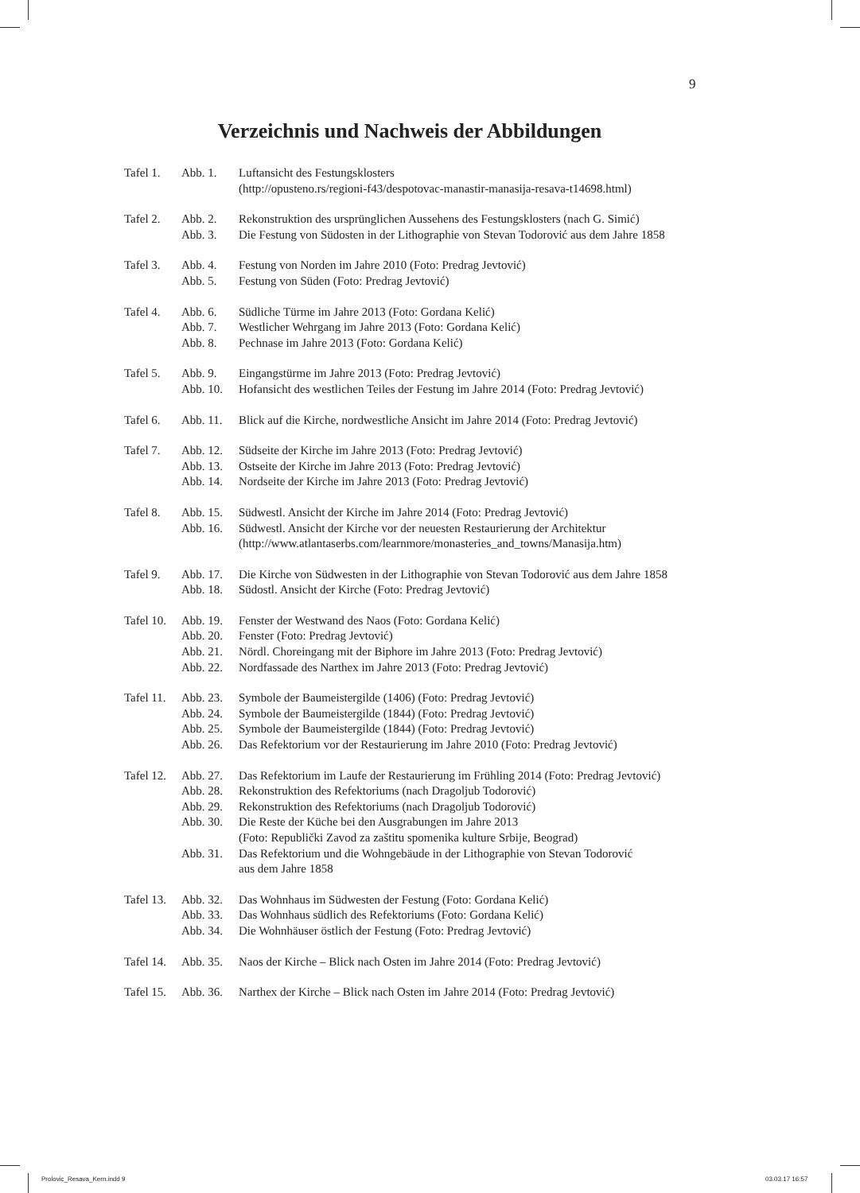9
Verzeichnis und Nachweis der Abbildungen
| Tafel 1. | Abb. 1. | Luftansicht des Festungsklosters (http://opusteno.rs/regioni-f43/despotovac-manastir-manasija-resava-t14698.html) |
| Tafel 2. | Abb. 2. | Rekonstruktion des ursprünglichen Aussehens des Festungsklosters (nach G. Simić) |
| | Abb. 3. | Die Festung von Südosten in der Lithographie von Stevan Todorović aus dem Jahre 1858 |
| Tafel 3. | Abb. 4. | Festung von Norden im Jahre 2010 (Foto: Predrag Jevtović) |
| | Abb. 5. | Festung von Süden (Foto: Predrag Jevtović) |
| Tafel 4. | Abb. 6. | Südliche Türme im Jahre 2013 (Foto: Gordana Kelić) |
| | Abb. 7. | Westlicher Wehrgang im Jahre 2013 (Foto: Gordana Kelić) |
| | Abb. 8. | Pechnase im Jahre 2013 (Foto: Gordana Kelić) |
| Tafel 5. | Abb. 9. | Eingangstürme im Jahre 2013 (Foto: Predrag Jevtović) |
| | Abb. 10. | Hofansicht des westlichen Teiles der Festung im Jahre 2014 (Foto: Predrag Jevtović) |
| Tafel 6. | Abb. 11. | Blick auf die Kirche, nordwestliche Ansicht im Jahre 2014 (Foto: Predrag Jevtović) |
| Tafel 7. | Abb. 12. | Südseite der Kirche im Jahre 2013 (Foto: Predrag Jevtović) |
| | Abb. 13. | Ostseite der Kirche im Jahre 2013 (Foto: Predrag Jevtović) |
| | Abb. 14. | Nordseite der Kirche im Jahre 2013 (Foto: Predrag Jevtović) |
| Tafel 8. | Abb. 15. | Südwestl. Ansicht der Kirche im Jahre 2014 (Foto: Predrag Jevtović) |
| | Abb. 16. | Südwestl. Ansicht der Kirche vor der neuesten Restaurierung der Architektur (http://www.atlantaserbs.com/learnmore/monasteries_and_towns/Manasija.htm) |
| Tafel 9. | Abb. 17. | Die Kirche von Südwesten in der Lithographie von Stevan Todorović aus dem Jahre 1858 |
| | Abb. 18. | Südostl. Ansicht der Kirche (Foto: Predrag Jevtović) |
| Tafel 10. | Abb. 19. | Fenster der Westwand des Naos (Foto: Gordana Kelić) |
| | Abb. 20. | Fenster (Foto: Predrag Jevtović) |
| | Abb. 21. | Nördl. Choreingang mit der Biphore im Jahre 2013 (Foto: Predrag Jevtović) |
| | Abb. 22. | Nordfassade des Narthex im Jahre 2013 (Foto: Predrag Jevtović) |
| Tafel 11. | Abb. 23. | Symbole der Baumeistergilde (1406) (Foto: Predrag Jevtović) |
| | Abb. 24. | Symbole der Baumeistergilde (1844) (Foto: Predrag Jevtović) |
| | Abb. 25. | Symbole der Baumeistergilde (1844) (Foto: Predrag Jevtović) |
| | Abb. 26. | Das Refektorium vor der Restaurierung im Jahre 2010 (Foto: Predrag Jevtović) |
| Tafel 12. | Abb. 27. | Das Refektorium im Laufe der Restaurierung im Frühling 2014 (Foto: Predrag Jevtović) |
| | Abb. 28. | Rekonstruktion des Refektoriums (nach Dragoljub Todorović) |
| | Abb. 29. | Rekonstruktion des Refektoriums (nach Dragoljub Todorović) |
| | Abb. 30. | Die Reste der Küche bei den Ausgrabungen im Jahre 2013 (Foto: Republički Zavod za zaštitu spomenika kulture Srbije, Beograd) |
| | Abb. 31. | Das Refektorium und die Wohngebäude in der Lithographie von Stevan Todorović aus dem Jahre 1858 |
| Tafel 13. | Abb. 32. | Das Wohnhaus im Südwesten der Festung (Foto: Gordana Kelić) |
| | Abb. 33. | Das Wohnhaus südlich des Refektoriums (Foto: Gordana Kelić) |
| | Abb. 34. | Die Wohnhäuser östlich der Festung (Foto: Predrag Jevtović) |
| Tafel 14. | Abb. 35. | Naos der Kirche – Blick nach Osten im Jahre 2014 (Foto: Predrag Jevtović) |
| Tafel 15. | Abb. 36. | Narthex der Kirche – Blick nach Osten im Jahre 2014 (Foto: Predrag Jevtović) |
Prolovic_Resava_Kern.indd 9 03.03.17 16:57